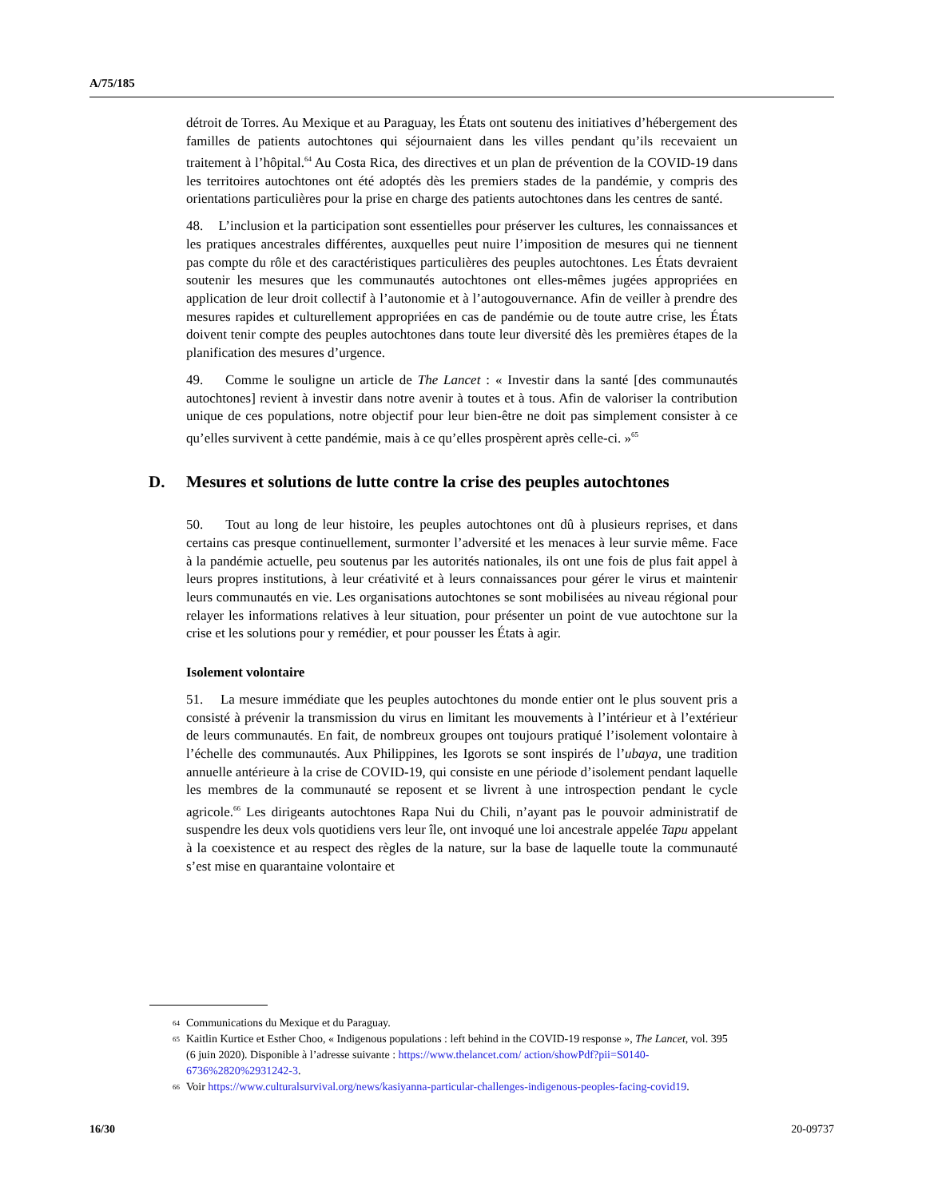A/75/185
détroit de Torres. Au Mexique et au Paraguay, les États ont soutenu des initiatives d’hébergement des familles de patients autochtones qui séjournaient dans les villes pendant qu’ils recevaient un traitement à l’hôpital.<sup>64</sup> Au Costa Rica, des directives et un plan de prévention de la COVID-19 dans les territoires autochtones ont été adoptés dès les premiers stades de la pandémie, y compris des orientations particulières pour la prise en charge des patients autochtones dans les centres de santé.
48. L’inclusion et la participation sont essentielles pour préserver les cultures, les connaissances et les pratiques ancestrales différentes, auxquelles peut nuire l’imposition de mesures qui ne tiennent pas compte du rôle et des caractéristiques particulières des peuples autochtones. Les États devraient soutenir les mesures que les communautés autochtones ont elles-mêmes jugées appropriées en application de leur droit collectif à l’autonomie et à l’autogouvernance. Afin de veiller à prendre des mesures rapides et culturellement appropriées en cas de pandémie ou de toute autre crise, les États doivent tenir compte des peuples autochtones dans toute leur diversité dès les premières étapes de la planification des mesures d’urgence.
49. Comme le souligne un article de The Lancet : « Investir dans la santé [des communautés autochtones] revient à investir dans notre avenir à toutes et à tous. Afin de valoriser la contribution unique de ces populations, notre objectif pour leur bien-être ne doit pas simplement consister à ce qu’elles survivent à cette pandémie, mais à ce qu’elles prospèrent après celle-ci. »<sup>65</sup>
D. Mesures et solutions de lutte contre la crise des peuples autochtones
50. Tout au long de leur histoire, les peuples autochtones ont dû à plusieurs reprises, et dans certains cas presque continuellement, surmonter l’adversité et les menaces à leur survie même. Face à la pandémie actuelle, peu soutenus par les autorités nationales, ils ont une fois de plus fait appel à leurs propres institutions, à leur créativité et à leurs connaissances pour gérer le virus et maintenir leurs communautés en vie. Les organisations autochtones se sont mobilisées au niveau régional pour relayer les informations relatives à leur situation, pour présenter un point de vue autochtone sur la crise et les solutions pour y remédier, et pour pousser les États à agir.
Isolement volontaire
51. La mesure immédiate que les peuples autochtones du monde entier ont le plus souvent pris a consisté à prévenir la transmission du virus en limitant les mouvements à l’intérieur et à l’extérieur de leurs communautés. En fait, de nombreux groupes ont toujours pratiqué l’isolement volontaire à l’échelle des communautés. Aux Philippines, les Igorots se sont inspirés de l’ubaya, une tradition annuelle antérieure à la crise de COVID-19, qui consiste en une période d’isolement pendant laquelle les membres de la communauté se reposent et se livrent à une introspection pendant le cycle agricole.<sup>66</sup> Les dirigeants autochtones Rapa Nui du Chili, n’ayant pas le pouvoir administratif de suspendre les deux vols quotidiens vers leur île, ont invoqué une loi ancestrale appelée Tapu appelant à la coexistence et au respect des règles de la nature, sur la base de laquelle toute la communauté s’est mise en quarantaine volontaire et
<sup>64</sup> Communications du Mexique et du Paraguay.
<sup>65</sup> Kaitlin Kurtice et Esther Choo, « Indigenous populations : left behind in the COVID-19 response », The Lancet, vol. 395 (6 juin 2020). Disponible à l’adresse suivante : https://www.thelancet.com/ action/showPdf?pii=S0140-6736%2820%2931242-3.
<sup>66</sup> Voir https://www.culturalsurvival.org/news/kasiyanna-particular-challenges-indigenous-peoples-facing-covid19.
16/30 20-09737